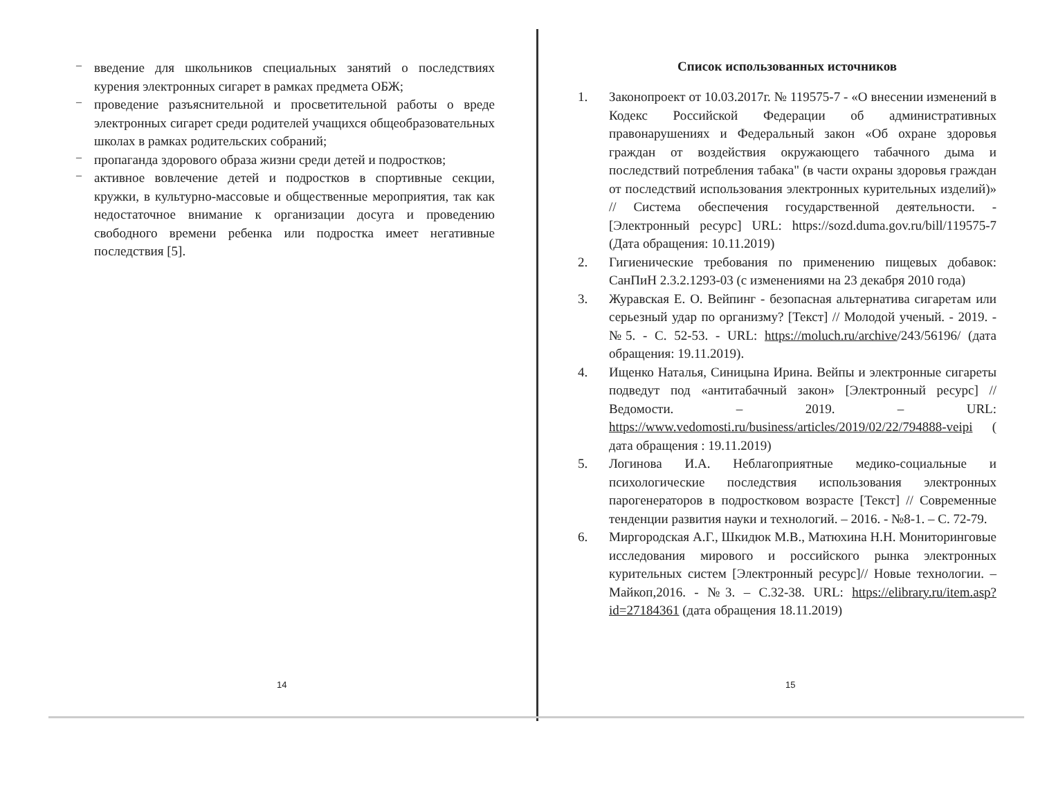–
введение для школьников специальных занятий о последствиях курения электронных сигарет в рамках предмета ОБЖ;
–
проведение разъяснительной и просветительной работы о вреде электронных сигарет среди родителей учащихся общеобразовательных школах в рамках родительских собраний;
–
пропаганда здорового образа жизни среди детей и подростков;
–
активное вовлечение детей и подростков в спортивные секции, кружки, в культурно-массовые и общественные мероприятия, так как недостаточное внимание к организации досуга и проведению свободного времени ребенка или подростка имеет негативные последствия [5].
14
Список использованных источников
1.
Законопроект от 10.03.2017г. № 119575-7 - «О внесении изменений в Кодекс Российской Федерации об административных правонарушениях и Федеральный закон «Об охране здоровья граждан от воздействия окружающего табачного дыма и последствий потребления табака" (в части охраны здоровья граждан от последствий использования электронных курительных изделий)» // Система обеспечения государственной деятельности. - [Электронный ресурс] URL: https://sozd.duma.gov.ru/bill/119575-7 (Дата обращения: 10.11.2019)
2.
Гигиенические требования по применению пищевых добавок: СанПиН 2.3.2.1293-03 (с изменениями на 23 декабря 2010 года)
3.
Журавская Е. О. Вейпинг - безопасная альтернатива сигаретам или серьезный удар по организму? [Текст] // Молодой ученый. - 2019. - №5. - С. 52-53. - URL: https://moluch.ru/archive/243/56196/ (дата обращения: 19.11.2019).
4.
Ищенко Наталья, Синицына Ирина. Вейпы и электронные сигареты подведут под «антитабачный закон» [Электронный ресурс] // Ведомости. – 2019. – URL: https://www.vedomosti.ru/business/articles/2019/02/22/794888-veipi ( дата обращения : 19.11.2019)
5.
Логинова И.А. Неблагоприятные медико-социальные и психологические последствия использования электронных парогенераторов в подростковом возрасте [Текст] // Современные тенденции развития науки и технологий. – 2016. - №8-1. – С. 72-79.
6.
Миргородская А.Г., Шкидюк М.В., Матюхина Н.Н. Мониторинговые исследования мирового и российского рынка электронных курительных систем [Электронный ресурс]// Новые технологии. – Майкоп,2016. - №3. – С.32-38. URL: https://elibrary.ru/item.asp?id=27184361 (дата обращения 18.11.2019)
15